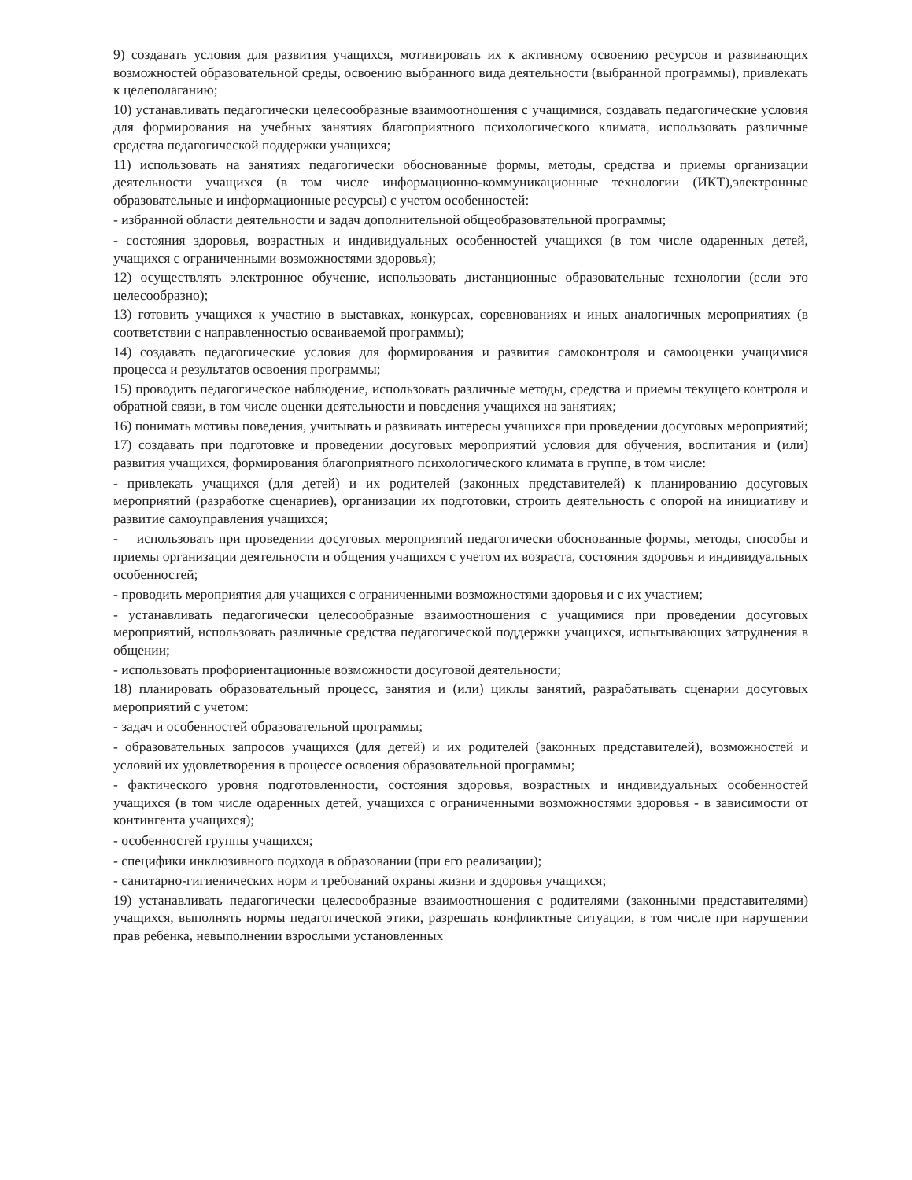9) создавать условия для развития учащихся, мотивировать их к активному освоению ресурсов и развивающих возможностей образовательной среды, освоению выбранного вида деятельности (выбранной программы), привлекать к целеполаганию;
10) устанавливать педагогически целесообразные взаимоотношения с учащимися, создавать педагогические условия для формирования на учебных занятиях благоприятного психологического климата, использовать различные средства педагогической поддержки учащихся;
11) использовать на занятиях педагогически обоснованные формы, методы, средства и приемы организации деятельности учащихся (в том числе информационно-коммуникационные технологии (ИКТ),электронные образовательные и информационные ресурсы) с учетом особенностей:
- избранной области деятельности и задач дополнительной общеобразовательной программы;
- состояния здоровья, возрастных и индивидуальных особенностей учащихся (в том числе одаренных детей, учащихся с ограниченными возможностями здоровья);
12) осуществлять электронное обучение, использовать дистанционные образовательные технологии (если это целесообразно);
13) готовить учащихся к участию в выставках, конкурсах, соревнованиях и иных аналогичных мероприятиях (в соответствии с направленностью осваиваемой программы);
14) создавать педагогические условия для формирования и развития самоконтроля и самооценки учащимися процесса и результатов освоения программы;
15) проводить педагогическое наблюдение, использовать различные методы, средства и приемы текущего контроля и обратной связи, в том числе оценки деятельности и поведения учащихся на занятиях;
16) понимать мотивы поведения, учитывать и развивать интересы учащихся при проведении досуговых мероприятий;
17) создавать при подготовке и проведении досуговых мероприятий условия для обучения, воспитания и (или) развития учащихся, формирования благоприятного психологического климата в группе, в том числе:
- привлекать учащихся (для детей) и их родителей (законных представителей) к планированию досуговых мероприятий (разработке сценариев), организации их подготовки, строить деятельность с опорой на инициативу и развитие самоуправления учащихся;
- использовать при проведении досуговых мероприятий педагогически обоснованные формы, методы, способы и приемы организации деятельности и общения учащихся с учетом их возраста, состояния здоровья и индивидуальных особенностей;
- проводить мероприятия для учащихся с ограниченными возможностями здоровья и с их участием;
- устанавливать педагогически целесообразные взаимоотношения с учащимися при проведении досуговых мероприятий, использовать различные средства педагогической поддержки учащихся, испытывающих затруднения в общении;
- использовать профориентационные возможности досуговой деятельности;
18) планировать образовательный процесс, занятия и (или) циклы занятий, разрабатывать сценарии досуговых мероприятий с учетом:
- задач и особенностей образовательной программы;
- образовательных запросов учащихся (для детей) и их родителей (законных представителей), возможностей и условий их удовлетворения в процессе освоения образовательной программы;
- фактического уровня подготовленности, состояния здоровья, возрастных и индивидуальных особенностей учащихся (в том числе одаренных детей, учащихся с ограниченными возможностями здоровья - в зависимости от контингента учащихся);
- особенностей группы учащихся;
- специфики инклюзивного подхода в образовании (при его реализации);
- санитарно-гигиенических норм и требований охраны жизни и здоровья учащихся;
19) устанавливать педагогически целесообразные взаимоотношения с родителями (законными представителями) учащихся, выполнять нормы педагогической этики, разрешать конфликтные ситуации, в том числе при нарушении прав ребенка, невыполнении взрослыми установленных